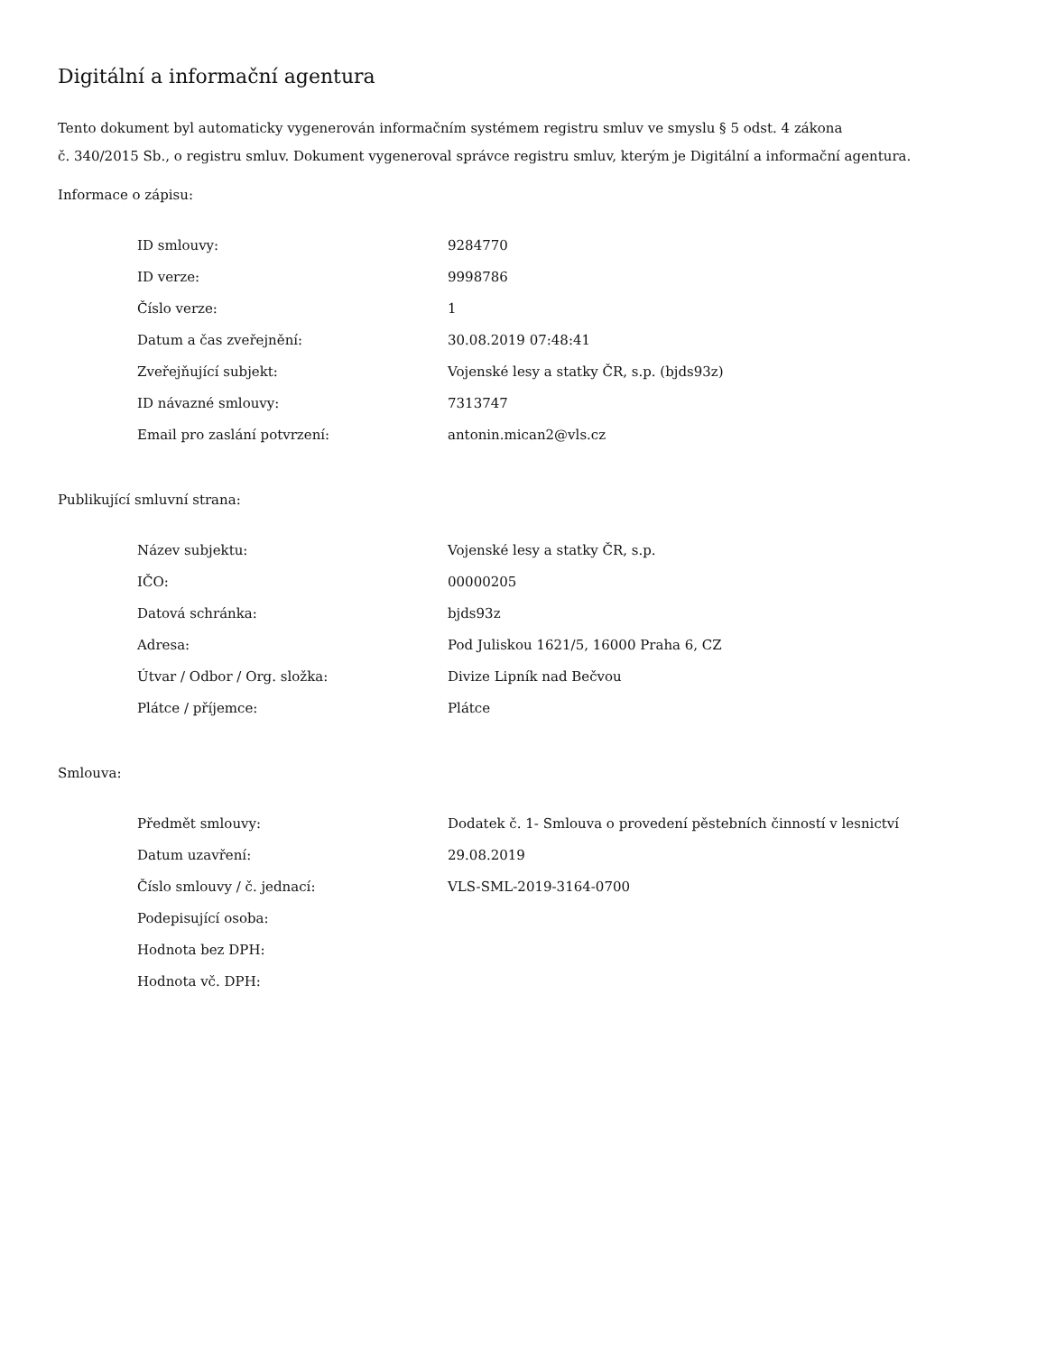Digitální a informační agentura
Tento dokument byl automaticky vygenerován informačním systémem registru smluv ve smyslu § 5 odst. 4 zákona
č. 340/2015 Sb., o registru smluv. Dokument vygeneroval správce registru smluv, kterým je Digitální a informační agentura.
Informace o zápisu:
| ID smlouvy: | 9284770 |
| ID verze: | 9998786 |
| Číslo verze: | 1 |
| Datum a čas zveřejnění: | 30.08.2019 07:48:41 |
| Zveřejňující subjekt: | Vojenské lesy a statky ČR, s.p. (bjds93z) |
| ID návazné smlouvy: | 7313747 |
| Email pro zaslání potvrzení: | antonin.mican2@vls.cz |
Publikující smluvní strana:
| Název subjektu: | Vojenské lesy a statky ČR, s.p. |
| IČO: | 00000205 |
| Datová schránka: | bjds93z |
| Adresa: | Pod Juliskou 1621/5, 16000 Praha 6, CZ |
| Útvar / Odbor / Org. složka: | Divize Lipník nad Bečvou |
| Plátce / příjemce: | Plátce |
Smlouva:
| Předmět smlouvy: | Dodatek č. 1- Smlouva o provedení pěstebních činností v lesnictví |
| Datum uzavření: | 29.08.2019 |
| Číslo smlouvy / č. jednací: | VLS-SML-2019-3164-0700 |
| Podepisující osoba: | |
| Hodnota bez DPH: | |
| Hodnota vč. DPH: | |